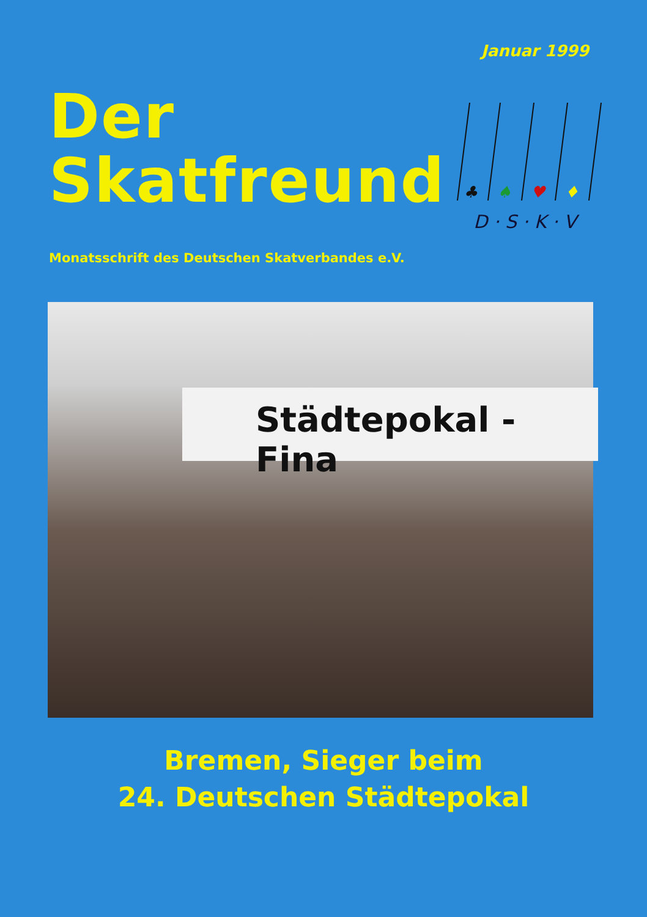Januar 1999
Der
Skatfreund
♣
♠
♥
♦
D · S · K · V
Monatsschrift des Deutschen Skatverbandes e.V.
Städtepokal - Fina
Bremen, Sieger beim
24. Deutschen Städtepokal